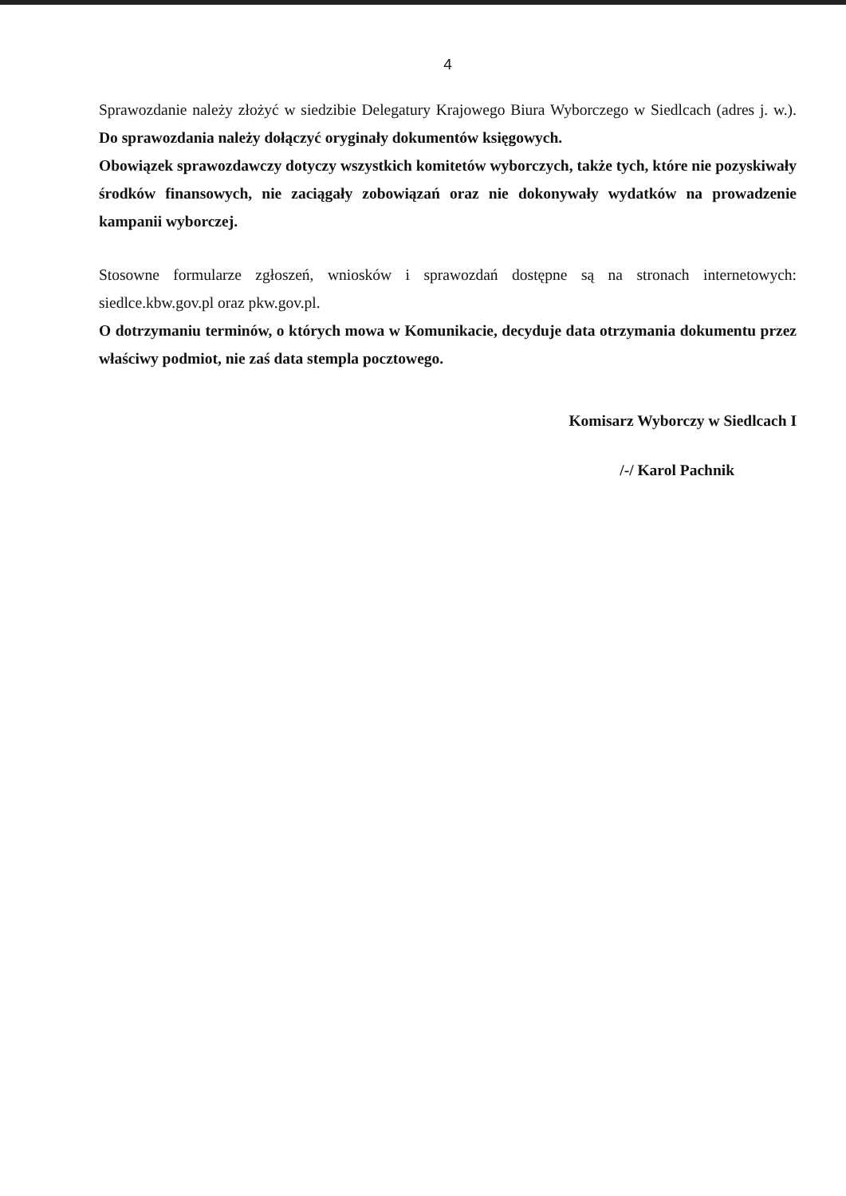4
Sprawozdanie należy złożyć w siedzibie Delegatury Krajowego Biura Wyborczego w Siedlcach (adres j. w.). Do sprawozdania należy dołączyć oryginały dokumentów księgowych.
Obowiązek sprawozdawczy dotyczy wszystkich komitetów wyborczych, także tych, które nie pozyskiwały środków finansowych, nie zaciągały zobowiązań oraz nie dokonywały wydatków na prowadzenie kampanii wyborczej.
Stosowne formularze zgłoszeń, wniosków i sprawozdań dostępne są na stronach internetowych: siedlce.kbw.gov.pl oraz pkw.gov.pl.
O dotrzymaniu terminów, o których mowa w Komunikacie, decyduje data otrzymania dokumentu przez właściwy podmiot, nie zaś data stempla pocztowego.
Komisarz Wyborczy w Siedlcach I
/-/ Karol Pachnik